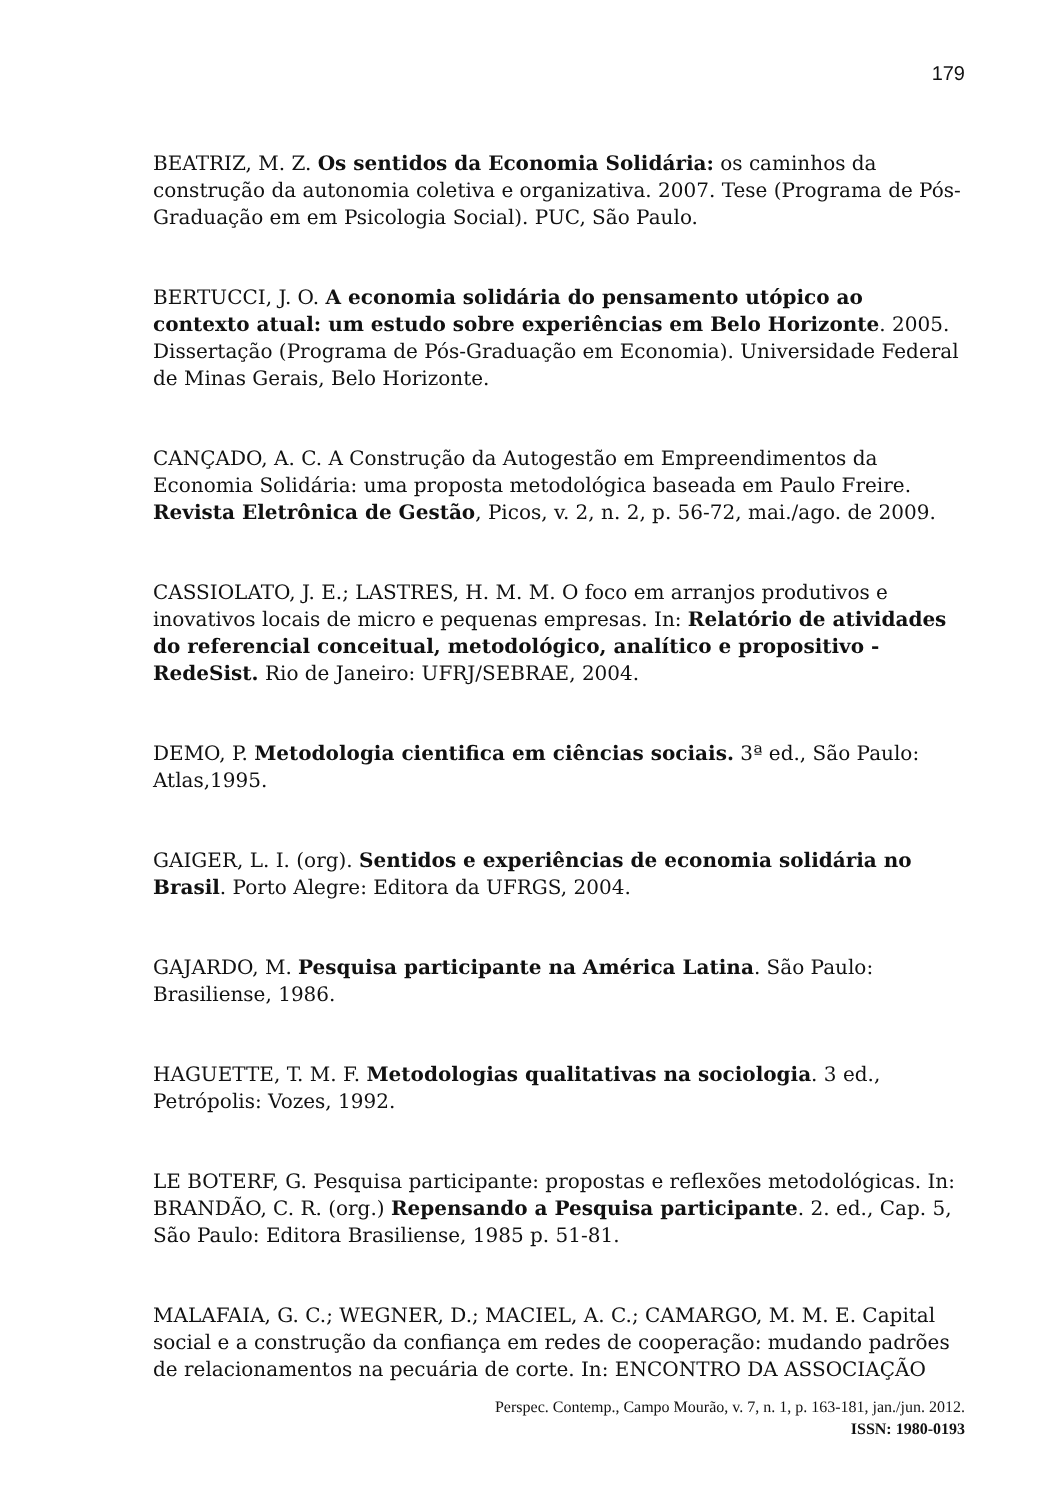179
BEATRIZ, M. Z. Os sentidos da Economia Solidária: os caminhos da construção da autonomia coletiva e organizativa. 2007. Tese (Programa de Pós-Graduação em em Psicologia Social). PUC, São Paulo.
BERTUCCI, J. O. A economia solidária do pensamento utópico ao contexto atual: um estudo sobre experiências em Belo Horizonte. 2005. Dissertação (Programa de Pós-Graduação em Economia). Universidade Federal de Minas Gerais, Belo Horizonte.
CANÇADO, A. C. A Construção da Autogestão em Empreendimentos da Economia Solidária: uma proposta metodológica baseada em Paulo Freire. Revista Eletrônica de Gestão, Picos, v. 2, n. 2, p. 56-72, mai./ago. de 2009.
CASSIOLATO, J. E.; LASTRES, H. M. M. O foco em arranjos produtivos e inovativos locais de micro e pequenas empresas. In: Relatório de atividades do referencial conceitual, metodológico, analítico e propositivo - RedeSist. Rio de Janeiro: UFRJ/SEBRAE, 2004.
DEMO, P. Metodologia cientifica em ciências sociais. 3ª ed., São Paulo: Atlas,1995.
GAIGER, L. I. (org). Sentidos e experiências de economia solidária no Brasil. Porto Alegre: Editora da UFRGS, 2004.
GAJARDO, M. Pesquisa participante na América Latina. São Paulo: Brasiliense, 1986.
HAGUETTE, T. M. F. Metodologias qualitativas na sociologia. 3 ed., Petrópolis: Vozes, 1992.
LE BOTERF, G. Pesquisa participante: propostas e reflexões metodológicas. In: BRANDÃO, C. R. (org.) Repensando a Pesquisa participante. 2. ed., Cap. 5, São Paulo: Editora Brasiliense, 1985 p. 51-81.
MALAFAIA, G. C.; WEGNER, D.; MACIEL, A. C.; CAMARGO, M. M. E. Capital social e a construção da confiança em redes de cooperação: mudando padrões de relacionamentos na pecuária de corte. In: ENCONTRO DA ASSOCIAÇÃO
Perspec. Contemp., Campo Mourão, v. 7, n. 1, p. 163-181, jan./jun. 2012.
ISSN: 1980-0193